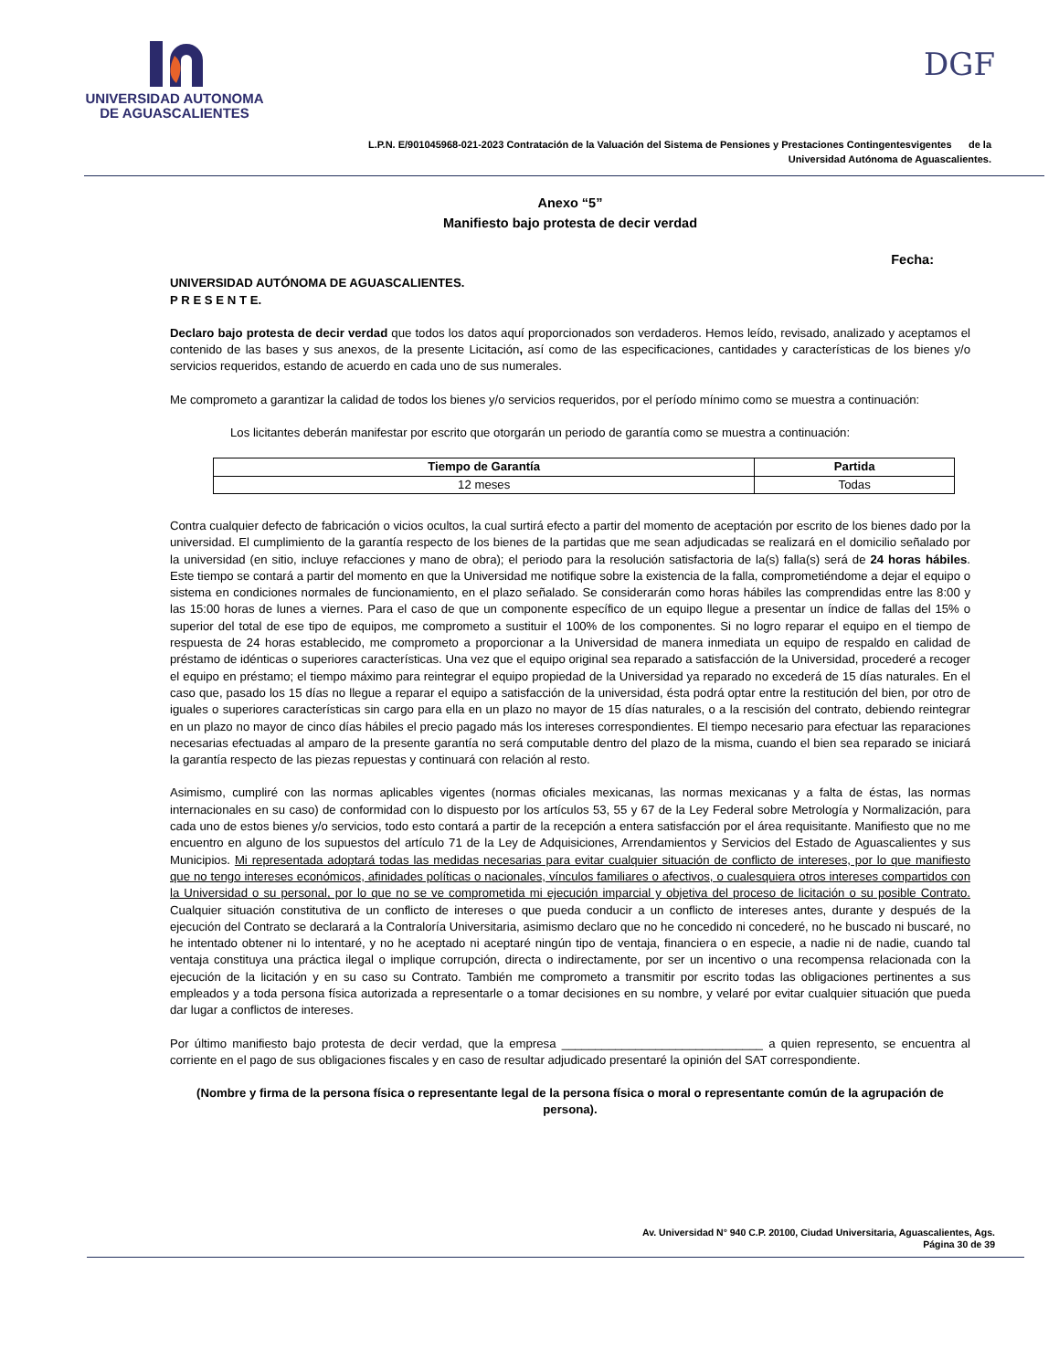UNIVERSIDAD AUTONOMA
DE AGUASCALIENTES
DGF
L.P.N. E/901045968-021-2023 Contratación de la Valuación del Sistema de Pensiones y Prestaciones Contingentesvigentes de la
Universidad Autónoma de Aguascalientes.
Anexo “5”
Manifiesto bajo protesta de decir verdad
Fecha:
UNIVERSIDAD AUTÓNOMA DE AGUASCALIENTES.
P R E S E N T E.
Declaro bajo protesta de decir verdad que todos los datos aquí proporcionados son verdaderos. Hemos leído, revisado, analizado y aceptamos el contenido de las bases y sus anexos, de la presente Licitación, así como de las especificaciones, cantidades y características de los bienes y/o servicios requeridos, estando de acuerdo en cada uno de sus numerales.
Me comprometo a garantizar la calidad de todos los bienes y/o servicios requeridos, por el período mínimo como se muestra a continuación:
Los licitantes deberán manifestar por escrito que otorgarán un periodo de garantía como se muestra a continuación:
| Tiempo de Garantía | Partida |
| --- | --- |
| 12 meses | Todas |
Contra cualquier defecto de fabricación o vicios ocultos, la cual surtirá efecto a partir del momento de aceptación por escrito de los bienes dado por la universidad. El cumplimiento de la garantía respecto de los bienes de la partidas que me sean adjudicadas se realizará en el domicilio señalado por la universidad (en sitio, incluye refacciones y mano de obra); el periodo para la resolución satisfactoria de la(s) falla(s) será de 24 horas hábiles. Este tiempo se contará a partir del momento en que la Universidad me notifique sobre la existencia de la falla, comprometiéndome a dejar el equipo o sistema en condiciones normales de funcionamiento, en el plazo señalado. Se considerarán como horas hábiles las comprendidas entre las 8:00 y las 15:00 horas de lunes a viernes. Para el caso de que un componente específico de un equipo llegue a presentar un índice de fallas del 15% o superior del total de ese tipo de equipos, me comprometo a sustituir el 100% de los componentes. Si no logro reparar el equipo en el tiempo de respuesta de 24 horas establecido, me comprometo a proporcionar a la Universidad de manera inmediata un equipo de respaldo en calidad de préstamo de idénticas o superiores características. Una vez que el equipo original sea reparado a satisfacción de la Universidad, procederé a recoger el equipo en préstamo; el tiempo máximo para reintegrar el equipo propiedad de la Universidad ya reparado no excederá de 15 días naturales. En el caso que, pasado los 15 días no llegue a reparar el equipo a satisfacción de la universidad, ésta podrá optar entre la restitución del bien, por otro de iguales o superiores características sin cargo para ella en un plazo no mayor de 15 días naturales, o a la rescisión del contrato, debiendo reintegrar en un plazo no mayor de cinco días hábiles el precio pagado más los intereses correspondientes. El tiempo necesario para efectuar las reparaciones necesarias efectuadas al amparo de la presente garantía no será computable dentro del plazo de la misma, cuando el bien sea reparado se iniciará la garantía respecto de las piezas repuestas y continuará con relación al resto.
Asimismo, cumpliré con las normas aplicables vigentes (normas oficiales mexicanas, las normas mexicanas y a falta de éstas, las normas internacionales en su caso) de conformidad con lo dispuesto por los artículos 53, 55 y 67 de la Ley Federal sobre Metrología y Normalización, para cada uno de estos bienes y/o servicios, todo esto contará a partir de la recepción a entera satisfacción por el área requisitante. Manifiesto que no me encuentro en alguno de los supuestos del artículo 71 de la Ley de Adquisiciones, Arrendamientos y Servicios del Estado de Aguascalientes y sus Municipios. Mi representada adoptará todas las medidas necesarias para evitar cualquier situación de conflicto de intereses, por lo que manifiesto que no tengo intereses económicos, afinidades políticas o nacionales, vínculos familiares o afectivos, o cualesquiera otros intereses compartidos con la Universidad o su personal, por lo que no se ve comprometida mi ejecución imparcial y objetiva del proceso de licitación o su posible Contrato. Cualquier situación constitutiva de un conflicto de intereses o que pueda conducir a un conflicto de intereses antes, durante y después de la ejecución del Contrato se declarará a la Contraloría Universitaria, asimismo declaro que no he concedido ni concederé, no he buscado ni buscaré, no he intentado obtener ni lo intentaré, y no he aceptado ni aceptaré ningún tipo de ventaja, financiera o en especie, a nadie ni de nadie, cuando tal ventaja constituya una práctica ilegal o implique corrupción, directa o indirectamente, por ser un incentivo o una recompensa relacionada con la ejecución de la licitación y en su caso su Contrato. También me comprometo a transmitir por escrito todas las obligaciones pertinentes a sus empleados y a toda persona física autorizada a representarle o a tomar decisiones en su nombre, y velaré por evitar cualquier situación que pueda dar lugar a conflictos de intereses.
Por último manifiesto bajo protesta de decir verdad, que la empresa ______________________________ a quien represento, se encuentra al corriente en el pago de sus obligaciones fiscales y en caso de resultar adjudicado presentaré la opinión del SAT correspondiente.
(Nombre y firma de la persona física o representante legal de la persona física o moral o representante común de la agrupación de persona).
Av. Universidad N° 940 C.P. 20100, Ciudad Universitaria, Aguascalientes, Ags.
Página 30 de 39